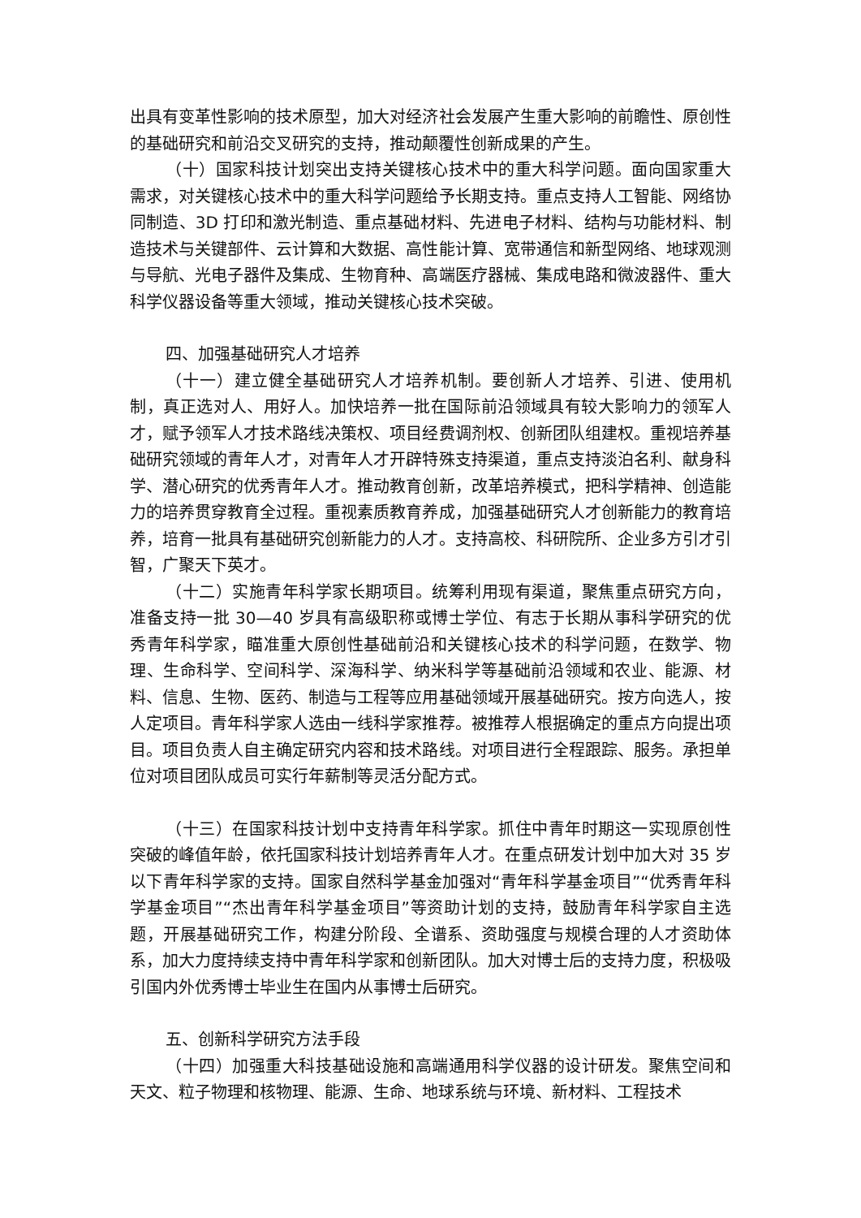出具有变革性影响的技术原型，加大对经济社会发展产生重大影响的前瞻性、原创性的基础研究和前沿交叉研究的支持，推动颠覆性创新成果的产生。
（十）国家科技计划突出支持关键核心技术中的重大科学问题。面向国家重大需求，对关键核心技术中的重大科学问题给予长期支持。重点支持人工智能、网络协同制造、3D 打印和激光制造、重点基础材料、先进电子材料、结构与功能材料、制造技术与关键部件、云计算和大数据、高性能计算、宽带通信和新型网络、地球观测与导航、光电子器件及集成、生物育种、高端医疗器械、集成电路和微波器件、重大科学仪器设备等重大领域，推动关键核心技术突破。
四、加强基础研究人才培养
（十一）建立健全基础研究人才培养机制。要创新人才培养、引进、使用机制，真正选对人、用好人。加快培养一批在国际前沿领域具有较大影响力的领军人才，赋予领军人才技术路线决策权、项目经费调剂权、创新团队组建权。重视培养基础研究领域的青年人才，对青年人才开辟特殊支持渠道，重点支持淡泊名利、献身科学、潜心研究的优秀青年人才。推动教育创新，改革培养模式，把科学精神、创造能力的培养贯穿教育全过程。重视素质教育养成，加强基础研究人才创新能力的教育培养，培育一批具有基础研究创新能力的人才。支持高校、科研院所、企业多方引才引智，广聚天下英才。
（十二）实施青年科学家长期项目。统筹利用现有渠道，聚焦重点研究方向，准备支持一批 30—40 岁具有高级职称或博士学位、有志于长期从事科学研究的优秀青年科学家，瞄准重大原创性基础前沿和关键核心技术的科学问题，在数学、物理、生命科学、空间科学、深海科学、纳米科学等基础前沿领域和农业、能源、材料、信息、生物、医药、制造与工程等应用基础领域开展基础研究。按方向选人，按人定项目。青年科学家人选由一线科学家推荐。被推荐人根据确定的重点方向提出项目。项目负责人自主确定研究内容和技术路线。对项目进行全程跟踪、服务。承担单位对项目团队成员可实行年薪制等灵活分配方式。
（十三）在国家科技计划中支持青年科学家。抓住中青年时期这一实现原创性突破的峰值年龄，依托国家科技计划培养青年人才。在重点研发计划中加大对 35 岁以下青年科学家的支持。国家自然科学基金加强对“青年科学基金项目”“优秀青年科学基金项目”“杰出青年科学基金项目”等资助计划的支持，鼓励青年科学家自主选题，开展基础研究工作，构建分阶段、全谱系、资助强度与规模合理的人才资助体系，加大力度持续支持中青年科学家和创新团队。加大对博士后的支持力度，积极吸引国内外优秀博士毕业生在国内从事博士后研究。
五、创新科学研究方法手段
（十四）加强重大科技基础设施和高端通用科学仪器的设计研发。聚焦空间和天文、粒子物理和核物理、能源、生命、地球系统与环境、新材料、工程技术